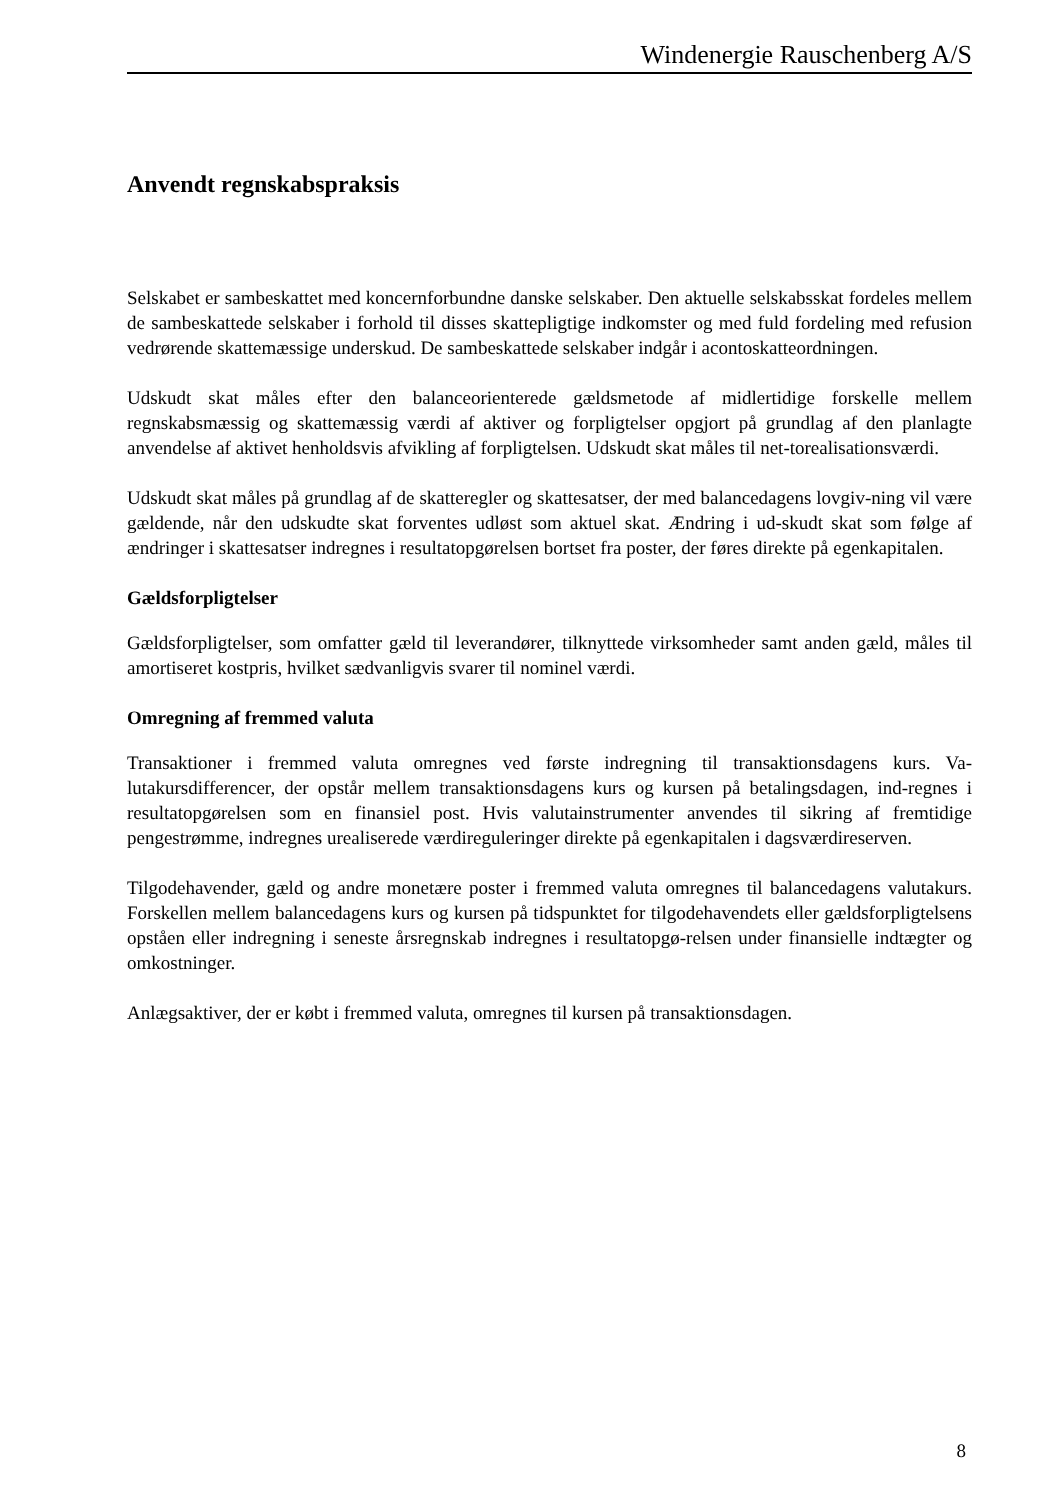Windenergie Rauschenberg A/S
Anvendt regnskabspraksis
Selskabet er sambeskattet med koncernforbundne danske selskaber. Den aktuelle selskabsskat fordeles mellem de sambeskattede selskaber i forhold til disses skattepligtige indkomster og med fuld fordeling med refusion vedrørende skattemæssige underskud. De sambeskattede selskaber indgår i acontoskatteordningen.
Udskudt skat måles efter den balanceorienterede gældsmetode af midlertidige forskelle mellem regnskabsmæssig og skattemæssig værdi af aktiver og forpligtelser opgjort på grundlag af den planlagte anvendelse af aktivet henholdsvis afvikling af forpligtelsen. Udskudt skat måles til net-torealisationsværdi.
Udskudt skat måles på grundlag af de skatteregler og skattesatser, der med balancedagens lovgiv-ning vil være gældende, når den udskudte skat forventes udløst som aktuel skat. Ændring i ud-skudt skat som følge af ændringer i skattesatser indregnes i resultatopgørelsen bortset fra poster, der føres direkte på egenkapitalen.
Gældsforpligtelser
Gældsforpligtelser, som omfatter gæld til leverandører, tilknyttede virksomheder samt anden gæld, måles til amortiseret kostpris, hvilket sædvanligvis svarer til nominel værdi.
Omregning af fremmed valuta
Transaktioner i fremmed valuta omregnes ved første indregning til transaktionsdagens kurs. Va-lutakursdifferencer, der opstår mellem transaktionsdagens kurs og kursen på betalingsdagen, ind-regnes i resultatopgørelsen som en finansiel post. Hvis valutainstrumenter anvendes til sikring af fremtidige pengestrømme, indregnes urealiserede værdireguleringer direkte på egenkapitalen i dagsværdireserven.
Tilgodehavender, gæld og andre monetære poster i fremmed valuta omregnes til balancedagens valutakurs. Forskellen mellem balancedagens kurs og kursen på tidspunktet for tilgodehavendets eller gældsforpligtelsens opståen eller indregning i seneste årsregnskab indregnes i resultatopgø-relsen under finansielle indtægter og omkostninger.
Anlægsaktiver, der er købt i fremmed valuta, omregnes til kursen på transaktionsdagen.
8